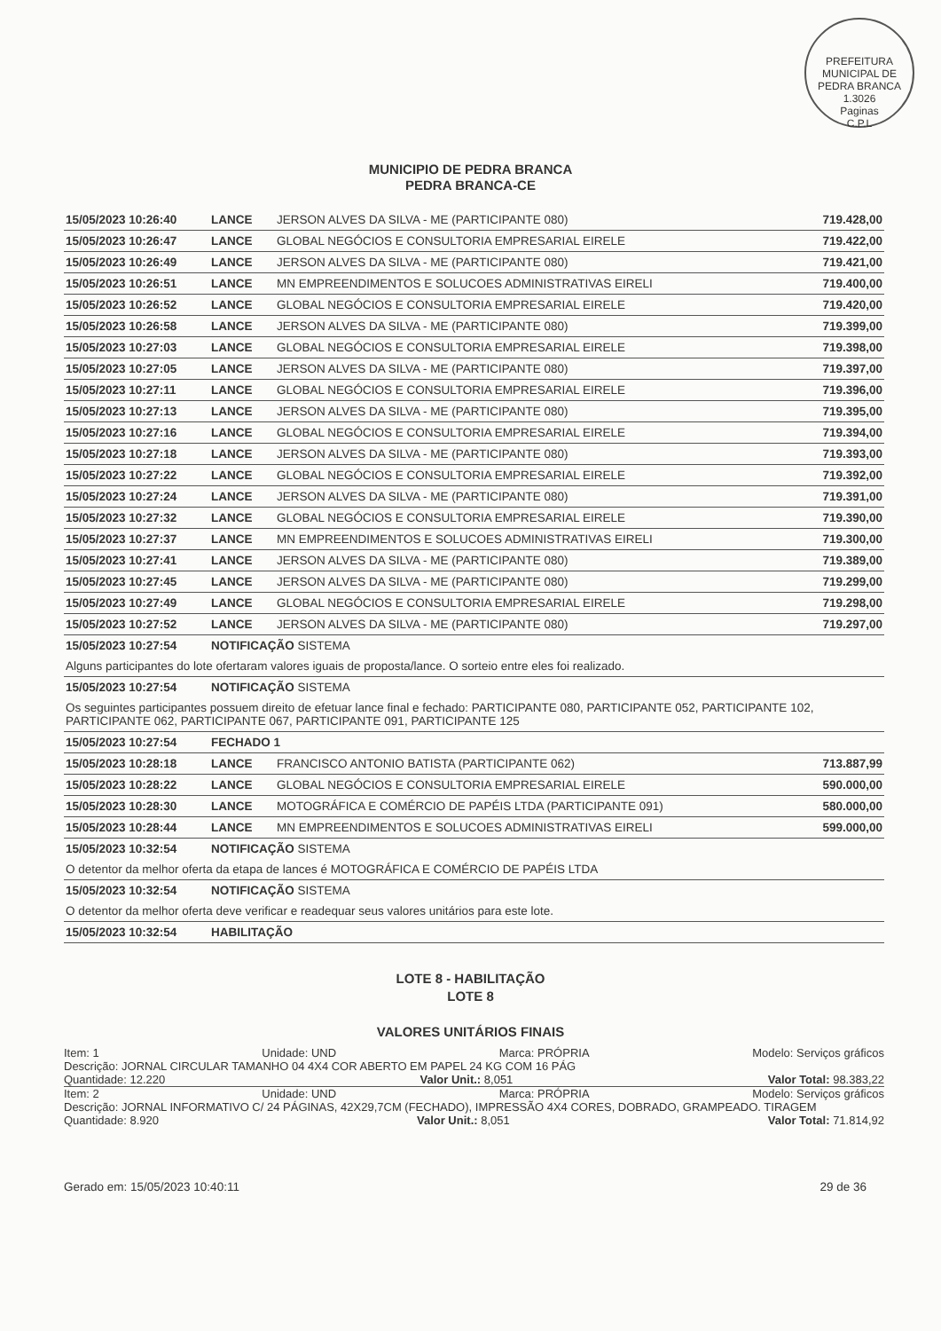PREFEITURA MUNICIPAL DE PEDRA BRANCA
1.3026
Paginas
C.P.L
MUNICIPIO DE PEDRA BRANCA
PEDRA BRANCA-CE
| 15/05/2023 10:26:40 | LANCE | JERSON ALVES DA SILVA - ME (PARTICIPANTE 080) | 719.428,00 |
| 15/05/2023 10:26:47 | LANCE | GLOBAL NEGÓCIOS E CONSULTORIA EMPRESARIAL EIRELE | 719.422,00 |
| 15/05/2023 10:26:49 | LANCE | JERSON ALVES DA SILVA - ME (PARTICIPANTE 080) | 719.421,00 |
| 15/05/2023 10:26:51 | LANCE | MN EMPREENDIMENTOS E SOLUCOES ADMINISTRATIVAS EIRELI | 719.400,00 |
| 15/05/2023 10:26:52 | LANCE | GLOBAL NEGÓCIOS E CONSULTORIA EMPRESARIAL EIRELE | 719.420,00 |
| 15/05/2023 10:26:58 | LANCE | JERSON ALVES DA SILVA - ME (PARTICIPANTE 080) | 719.399,00 |
| 15/05/2023 10:27:03 | LANCE | GLOBAL NEGÓCIOS E CONSULTORIA EMPRESARIAL EIRELE | 719.398,00 |
| 15/05/2023 10:27:05 | LANCE | JERSON ALVES DA SILVA - ME (PARTICIPANTE 080) | 719.397,00 |
| 15/05/2023 10:27:11 | LANCE | GLOBAL NEGÓCIOS E CONSULTORIA EMPRESARIAL EIRELE | 719.396,00 |
| 15/05/2023 10:27:13 | LANCE | JERSON ALVES DA SILVA - ME (PARTICIPANTE 080) | 719.395,00 |
| 15/05/2023 10:27:16 | LANCE | GLOBAL NEGÓCIOS E CONSULTORIA EMPRESARIAL EIRELE | 719.394,00 |
| 15/05/2023 10:27:18 | LANCE | JERSON ALVES DA SILVA - ME (PARTICIPANTE 080) | 719.393,00 |
| 15/05/2023 10:27:22 | LANCE | GLOBAL NEGÓCIOS E CONSULTORIA EMPRESARIAL EIRELE | 719.392,00 |
| 15/05/2023 10:27:24 | LANCE | JERSON ALVES DA SILVA - ME (PARTICIPANTE 080) | 719.391,00 |
| 15/05/2023 10:27:32 | LANCE | GLOBAL NEGÓCIOS E CONSULTORIA EMPRESARIAL EIRELE | 719.390,00 |
| 15/05/2023 10:27:37 | LANCE | MN EMPREENDIMENTOS E SOLUCOES ADMINISTRATIVAS EIRELI | 719.300,00 |
| 15/05/2023 10:27:41 | LANCE | JERSON ALVES DA SILVA - ME (PARTICIPANTE 080) | 719.389,00 |
| 15/05/2023 10:27:45 | LANCE | JERSON ALVES DA SILVA - ME (PARTICIPANTE 080) | 719.299,00 |
| 15/05/2023 10:27:49 | LANCE | GLOBAL NEGÓCIOS E CONSULTORIA EMPRESARIAL EIRELE | 719.298,00 |
| 15/05/2023 10:27:52 | LANCE | JERSON ALVES DA SILVA - ME (PARTICIPANTE 080) | 719.297,00 |
| 15/05/2023 10:27:54 | NOTIFICAÇÃO SISTEMA | | |
| Alguns participantes do lote ofertaram valores iguais de proposta/lance. O sorteio entre eles foi realizado. | | | |
| 15/05/2023 10:27:54 | NOTIFICAÇÃO SISTEMA | | |
| Os seguintes participantes possuem direito de efetuar lance final e fechado: PARTICIPANTE 080, PARTICIPANTE 052, PARTICIPANTE 102, PARTICIPANTE 062, PARTICIPANTE 067, PARTICIPANTE 091, PARTICIPANTE 125 | | | |
| 15/05/2023 10:27:54 | FECHADO 1 | | |
| 15/05/2023 10:28:18 | LANCE | FRANCISCO ANTONIO BATISTA (PARTICIPANTE 062) | 713.887,99 |
| 15/05/2023 10:28:22 | LANCE | GLOBAL NEGÓCIOS E CONSULTORIA EMPRESARIAL EIRELE | 590.000,00 |
| 15/05/2023 10:28:30 | LANCE | MOTOGRÁFICA E COMÉRCIO DE PAPÉIS LTDA (PARTICIPANTE 091) | 580.000,00 |
| 15/05/2023 10:28:44 | LANCE | MN EMPREENDIMENTOS E SOLUCOES ADMINISTRATIVAS EIRELI | 599.000,00 |
| 15/05/2023 10:32:54 | NOTIFICAÇÃO SISTEMA | | |
| O detentor da melhor oferta da etapa de lances é MOTOGRÁFICA E COMÉRCIO DE PAPÉIS LTDA | | | |
| 15/05/2023 10:32:54 | NOTIFICAÇÃO SISTEMA | | |
| O detentor da melhor oferta deve verificar e readequar seus valores unitários para este lote. | | | |
| 15/05/2023 10:32:54 | HABILITAÇÃO | | |
LOTE 8 - HABILITAÇÃO
LOTE 8
VALORES UNITÁRIOS FINAIS
Item: 1 Unidade: UND Marca: PRÓPRIA Modelo: Serviços gráficos
Descrição: JORNAL CIRCULAR TAMANHO 04 4X4 COR ABERTO EM PAPEL 24 KG COM 16 PÁG
Quantidade: 12.220 Valor Unit.: 8,051 Valor Total: 98.383,22
Item: 2 Unidade: UND Marca: PRÓPRIA Modelo: Serviços gráficos
Descrição: JORNAL INFORMATIVO C/ 24 PÁGINAS, 42X29,7CM (FECHADO), IMPRESSÃO 4X4 CORES, DOBRADO, GRAMPEADO. TIRAGEM
Quantidade: 8.920 Valor Unit.: 8,051 Valor Total: 71.814,92
Gerado em: 15/05/2023 10:40:11 29 de 36